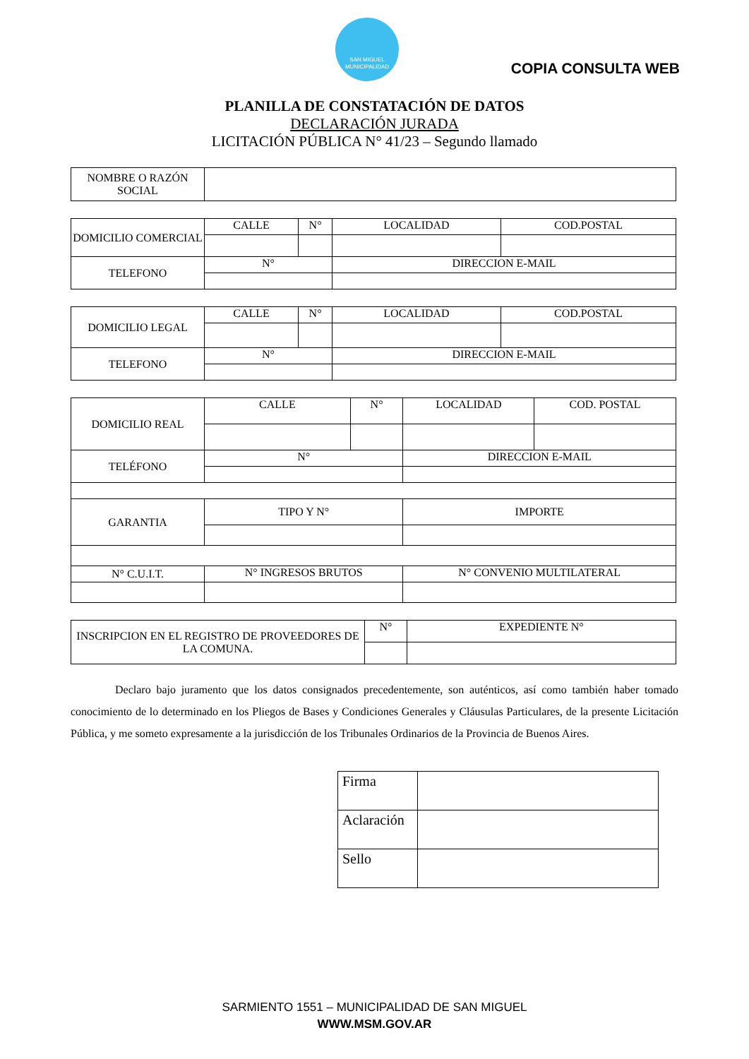SAN MIGUEL
MUNICIPALIDAD
COPIA CONSULTA WEB
PLANILLA DE CONSTATACIÓN DE DATOS
DECLARACIÓN JURADA
LICITACIÓN PÚBLICA N° 41/23 – Segundo llamado
| NOMBRE O RAZÓN SOCIAL | |
| DOMICILIO COMERCIAL | CALLE | N° | LOCALIDAD | COD.POSTAL |
| TELEFONO | N° | | DIRECCION E-MAIL | |
| DOMICILIO LEGAL | CALLE | N° | LOCALIDAD | COD.POSTAL |
| TELEFONO | N° | | DIRECCION E-MAIL | |
| DOMICILIO REAL | CALLE | N° | LOCALIDAD | COD. POSTAL |
| TELÉFONO | N° | | DIRECCION E-MAIL | |
| GARANTIA | TIPO Y N° | | IMPORTE | |
| N° C.U.I.T. | N° INGRESOS BRUTOS | | N° CONVENIO MULTILATERAL | |
| INSCRIPCION EN EL REGISTRO DE PROVEEDORES DE LA COMUNA. | N° | EXPEDIENTE N° |
Declaro bajo juramento que los datos consignados precedentemente, son auténticos, así como también haber tomado conocimiento de lo determinado en los Pliegos de Bases y Condiciones Generales y Cláusulas Particulares, de la presente Licitación Pública, y me someto expresamente a la jurisdicción de los Tribunales Ordinarios de la Provincia de Buenos Aires.
| Firma | |
| Aclaración | |
| Sello | |
SARMIENTO 1551 – MUNICIPALIDAD DE SAN MIGUEL
WWW.MSM.GOV.AR